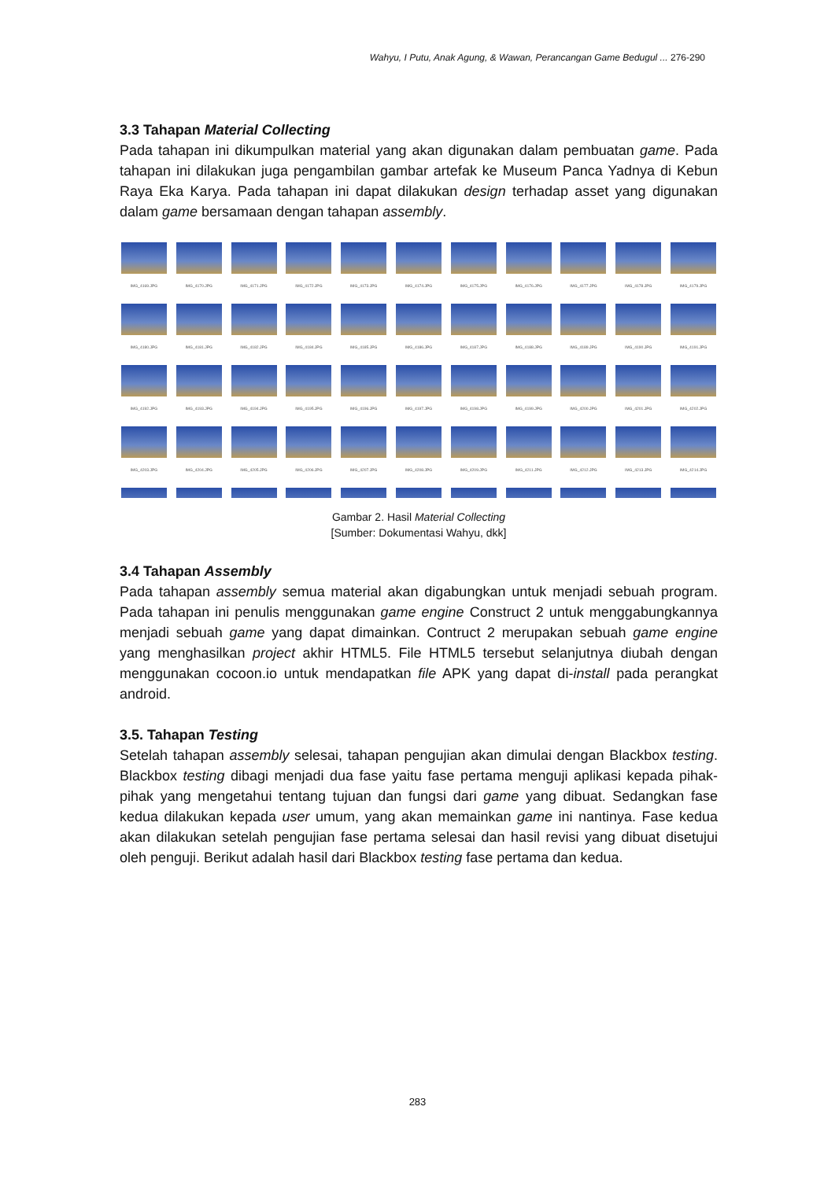Wahyu, I Putu, Anak Agung, & Wawan, Perancangan Game Bedugul ... 276-290
3.3 Tahapan Material Collecting
Pada tahapan ini dikumpulkan material yang akan digunakan dalam pembuatan game. Pada tahapan ini dilakukan juga pengambilan gambar artefak ke Museum Panca Yadnya di Kebun Raya Eka Karya. Pada tahapan ini dapat dilakukan design terhadap asset yang digunakan dalam game bersamaan dengan tahapan assembly.
IMG_4169.JPG
IMG_4170.JPG
IMG_4171.JPG
IMG_4172.JPG
IMG_4173.JPG
IMG_4174.JPG
IMG_4175.JPG
IMG_4176.JPG
IMG_4177.JPG
IMG_4178.JPG
IMG_4179.JPG
IMG_4180.JPG
IMG_4181.JPG
IMG_4182.JPG
IMG_4184.JPG
IMG_4185.JPG
IMG_4186.JPG
IMG_4187.JPG
IMG_4188.JPG
IMG_4189.JPG
IMG_4190.JPG
IMG_4191.JPG
IMG_4192.JPG
IMG_4193.JPG
IMG_4194.JPG
IMG_4195.JPG
IMG_4196.JPG
IMG_4197.JPG
IMG_4198.JPG
IMG_4199.JPG
IMG_4200.JPG
IMG_4201.JPG
IMG_4202.JPG
IMG_4203.JPG
IMG_4204.JPG
IMG_4205.JPG
IMG_4206.JPG
IMG_4207.JPG
IMG_4208.JPG
IMG_4209.JPG
IMG_4211.JPG
IMG_4212.JPG
IMG_4213.JPG
IMG_4214.JPG
Gambar 2. Hasil Material Collecting
[Sumber: Dokumentasi Wahyu, dkk]
3.4 Tahapan Assembly
Pada tahapan assembly semua material akan digabungkan untuk menjadi sebuah program. Pada tahapan ini penulis menggunakan game engine Construct 2 untuk menggabungkannya menjadi sebuah game yang dapat dimainkan. Contruct 2 merupakan sebuah game engine yang menghasilkan project akhir HTML5. File HTML5 tersebut selanjutnya diubah dengan menggunakan cocoon.io untuk mendapatkan file APK yang dapat di-install pada perangkat android.
3.5. Tahapan Testing
Setelah tahapan assembly selesai, tahapan pengujian akan dimulai dengan Blackbox testing. Blackbox testing dibagi menjadi dua fase yaitu fase pertama menguji aplikasi kepada pihak-pihak yang mengetahui tentang tujuan dan fungsi dari game yang dibuat. Sedangkan fase kedua dilakukan kepada user umum, yang akan memainkan game ini nantinya. Fase kedua akan dilakukan setelah pengujian fase pertama selesai dan hasil revisi yang dibuat disetujui oleh penguji. Berikut adalah hasil dari Blackbox testing fase pertama dan kedua.
283